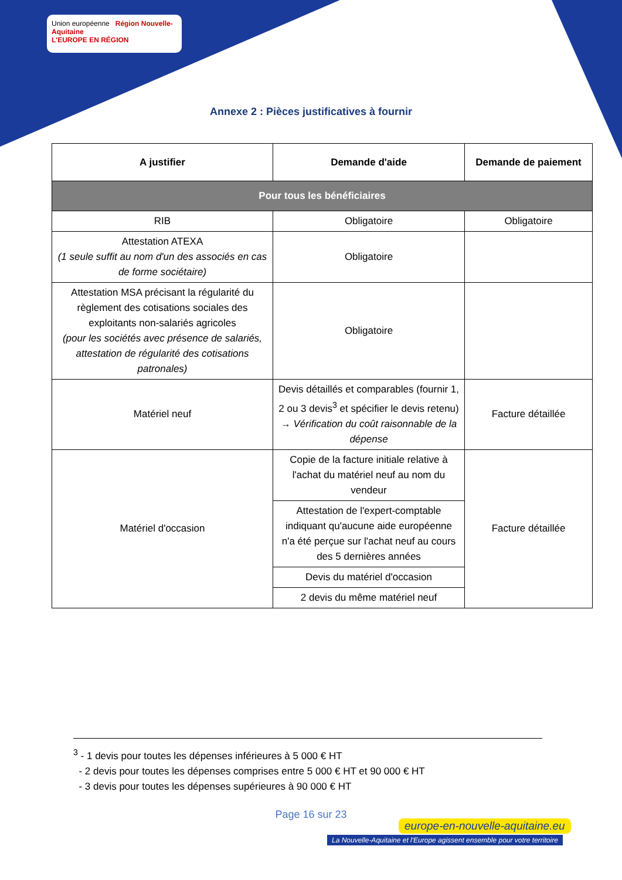Union européenne Région Nouvelle-Aquitaine
L'EUROPE EN RÉGION
Annexe 2 : Pièces justificatives à fournir
| A justifier | Demande d'aide | Demande de paiement |
| --- | --- | --- |
| Pour tous les bénéficiaires | | |
| RIB | Obligatoire | Obligatoire |
| Attestation ATEXA (1 seule suffit au nom d'un des associés en cas de forme sociétaire) | Obligatoire | |
| Attestation MSA précisant la régularité du règlement des cotisations sociales des exploitants non-salariés agricoles (pour les sociétés avec présence de salariés, attestation de régularité des cotisations patronales) | Obligatoire | |
| Matériel neuf | Devis détaillés et comparables (fournir 1, 2 ou 3 devis<sup>3</sup> et spécifier le devis retenu) → Vérification du coût raisonnable de la dépense | Facture détaillée |
| Matériel d'occasion | Copie de la facture initiale relative à l'achat du matériel neuf au nom du vendeur | Facture détaillée |
| | Attestation de l'expert-comptable indiquant qu'aucune aide européenne n'a été perçue sur l'achat neuf au cours des 5 dernières années | |
| | Devis du matériel d'occasion | |
| | 2 devis du même matériel neuf | |
<sup>3</sup> - 1 devis pour toutes les dépenses inférieures à 5 000 € HT
- 2 devis pour toutes les dépenses comprises entre 5 000 € HT et 90 000 € HT
- 3 devis pour toutes les dépenses supérieures à 90 000 € HT
Page 16 sur 23
europe-en-nouvelle-aquitaine.eu
La Nouvelle-Aquitaine et l'Europe agissent ensemble pour votre territoire